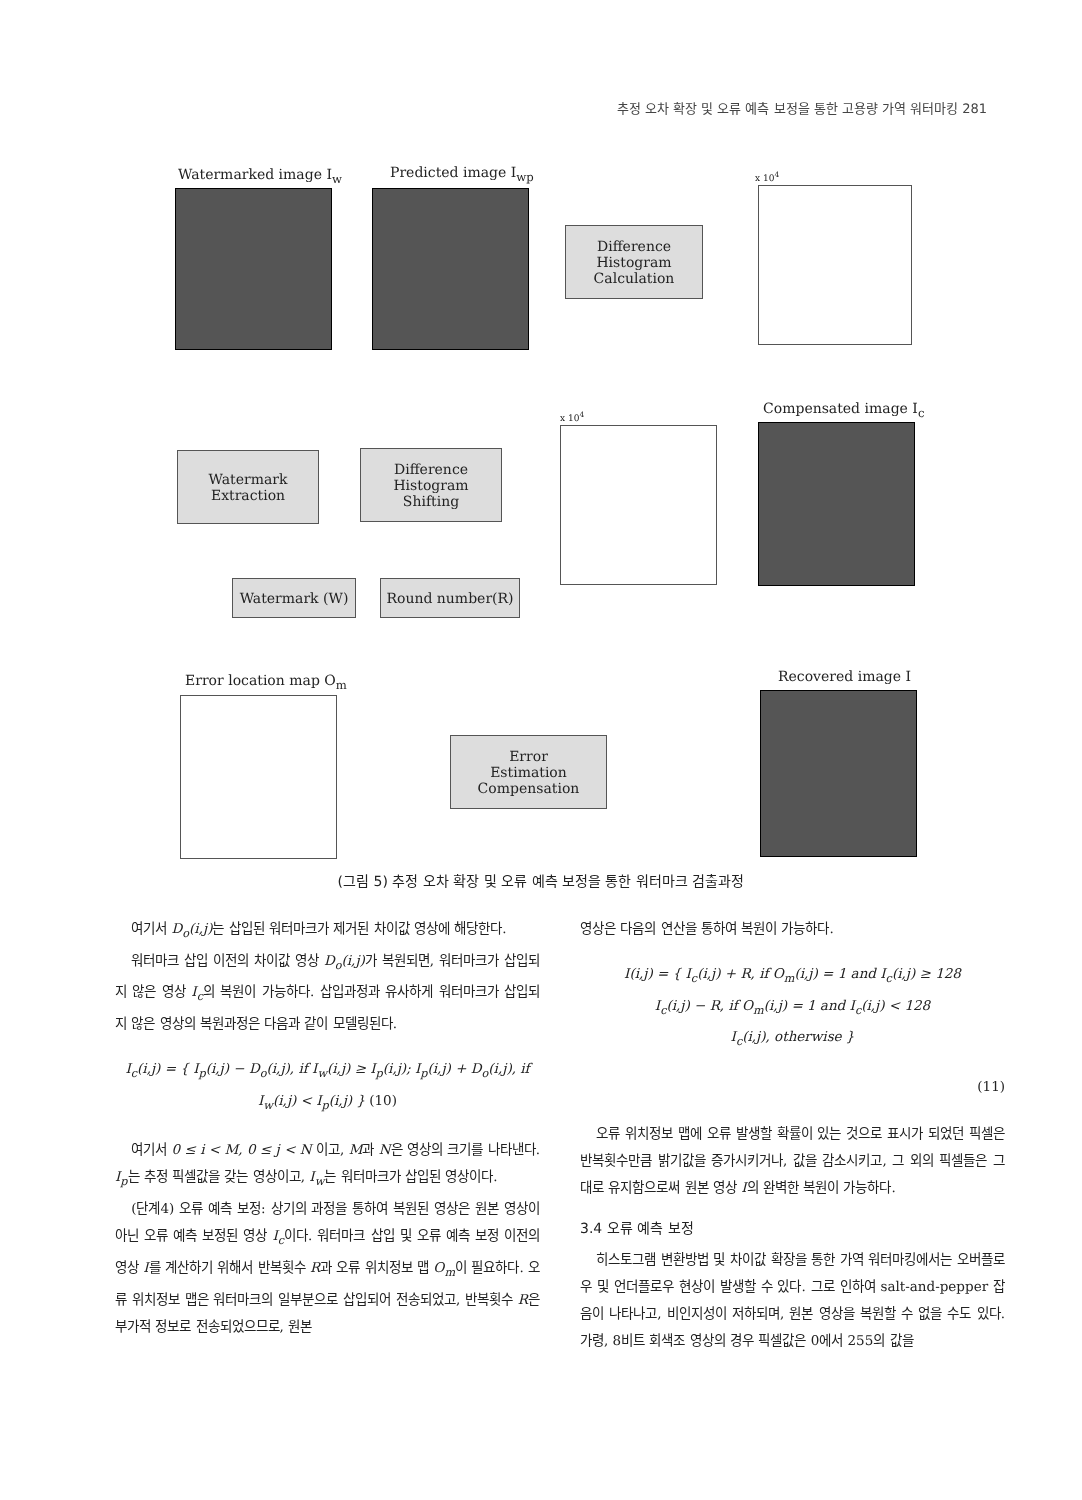추정 오차 확장 및 오류 예측 보정을 통한 고용량 가역 워터마킹 281
Watermarked image I<sub>w</sub> Predicted image I<sub>wp</sub>
Difference
Histogram
Calculation
x 10<sup>4</sup>
Watermark
Extraction
Difference
Histogram
Shifting
x 10<sup>4</sup> Compensated image I<sub>c</sub>
Watermark (W) Round number(R)
Error location map O<sub>m</sub>
Error
Estimation
Compensation
Recovered image I
(그림 5) 추정 오차 확장 및 오류 예측 보정을 통한 워터마크 검출과정
여기서 D<sub>o</sub>(i,j) 는 삽입된 워터마크가 제거된 차이값 영상에 해당한다.
워터마크 삽입 이전의 차이값 영상 D<sub>o</sub>(i,j) 가 복원되면, 워터마크가 삽입되지 않은 영상 I<sub>c</sub>의 복원이 가능하다. 삽입과정과 유사하게 워터마크가 삽입되지 않은 영상의 복원과정은 다음과 같이 모델링된다.
I<sub>c</sub>(i,j) = { I<sub>p</sub>(i,j) − D<sub>o</sub>(i,j), if I<sub>w</sub>(i,j) ≥ I<sub>p</sub>(i,j); I<sub>p</sub>(i,j) + D<sub>o</sub>(i,j), if I<sub>w</sub>(i,j) < I<sub>p</sub>(i,j) } (10)
여기서 0 ≤ i < M, 0 ≤ j < N 이고, M과 N은 영상의 크기를 나타낸다. I<sub>p</sub>는 추정 픽셀값을 갖는 영상이고, I<sub>w</sub>는 워터마크가 삽입된 영상이다.
(단계4) 오류 예측 보정: 상기의 과정을 통하여 복원된 영상은 원본 영상이 아닌 오류 예측 보정된 영상 I<sub>c</sub>이다. 워터마크 삽입 및 오류 예측 보정 이전의 영상 I를 계산하기 위해서 반복횟수 R과 오류 위치정보 맵 O<sub>m</sub>이 필요하다. 오류 위치정보 맵은 워터마크의 일부분으로 삽입되어 전송되었고, 반복횟수 R은 부가적 정보로 전송되었으므로, 원본
영상은 다음의 연산을 통하여 복원이 가능하다.
I(i,j) = { I<sub>c</sub>(i,j) + R, if O<sub>m</sub>(i,j) = 1 and I<sub>c</sub>(i,j) ≥ 128
I<sub>c</sub>(i,j) − R, if O<sub>m</sub>(i,j) = 1 and I<sub>c</sub>(i,j) < 128
I<sub>c</sub>(i,j), otherwise }
(11)
오류 위치정보 맵에 오류 발생할 확률이 있는 것으로 표시가 되었던 픽셀은 반복횟수만큼 밝기값을 증가시키거나, 값을 감소시키고, 그 외의 픽셀들은 그대로 유지함으로써 원본 영상 I의 완벽한 복원이 가능하다.
3.4 오류 예측 보정
히스토그램 변환방법 및 차이값 확장을 통한 가역 워터마킹에서는 오버플로우 및 언더플로우 현상이 발생할 수 있다. 그로 인하여 salt-and-pepper 잡음이 나타나고, 비인지성이 저하되며, 원본 영상을 복원할 수 없을 수도 있다. 가령, 8비트 회색조 영상의 경우 픽셀값은 0에서 255의 값을